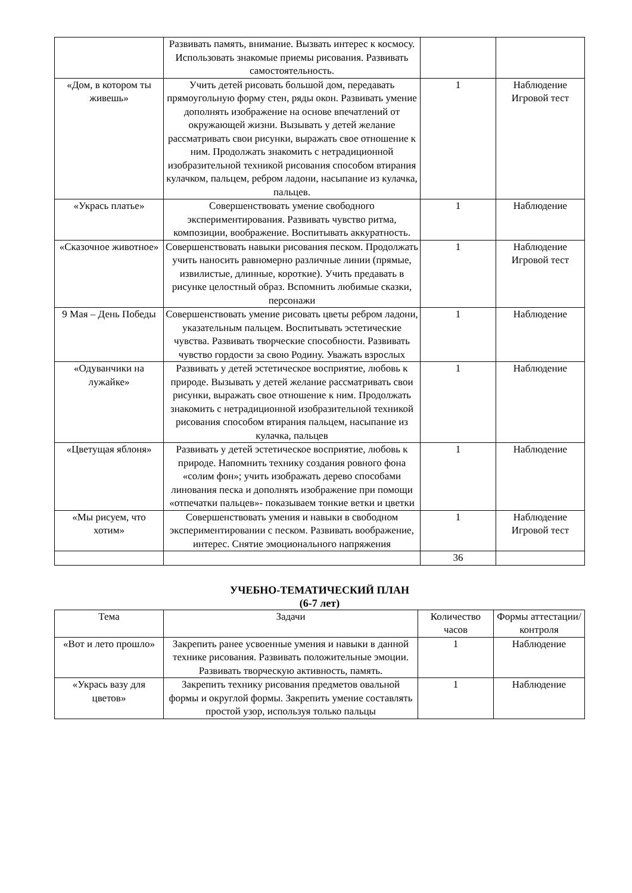| | Развивать память, внимание. Вызвать интерес к космосу. Использовать знакомые приемы рисования. Развивать самостоятельность. | | |
| «Дом, в котором ты живешь» | Учить детей рисовать большой дом, передавать прямоугольную форму стен, ряды окон. Развивать умение дополнять изображение на основе впечатлений от окружающей жизни. Вызывать у детей желание рассматривать свои рисунки, выражать свое отношение к ним. Продолжать знакомить с нетрадиционной изобразительной техникой рисования способом втирания кулачком, пальцем, ребром ладони, насыпание из кулачка, пальцев. | 1 | Наблюдение Игровой тест |
| «Укрась платье» | Совершенствовать умение свободного экспериментирования. Развивать чувство ритма, композиции, воображение. Воспитывать аккуратность. | 1 | Наблюдение |
| «Сказочное животное» | Совершенствовать навыки рисования песком. Продолжать учить наносить равномерно различные линии (прямые, извилистые, длинные, короткие). Учить предавать в рисунке целостный образ. Вспомнить любимые сказки, персонажи | 1 | Наблюдение Игровой тест |
| 9 Мая – День Победы | Совершенствовать умение рисовать цветы ребром ладони, указательным пальцем. Воспитывать эстетические чувства. Развивать творческие способности. Развивать чувство гордости за свою Родину. Уважать взрослых | 1 | Наблюдение |
| «Одуванчики на лужайке» | Развивать у детей эстетическое восприятие, любовь к природе. Вызывать у детей желание рассматривать свои рисунки, выражать свое отношение к ним. Продолжать знакомить с нетрадиционной изобразительной техникой рисования способом втирания пальцем, насыпание из кулачка, пальцев | 1 | Наблюдение |
| «Цветущая яблоня» | Развивать у детей эстетическое восприятие, любовь к природе. Напомнить технику создания ровного фона «солим фон»; учить изображать дерево способами линования песка и дополнять изображение при помощи «отпечатки пальцев»- показываем тонкие ветки и цветки | 1 | Наблюдение |
| «Мы рисуем, что хотим» | Совершенствовать умения и навыки в свободном экспериментировании с песком. Развивать воображение, интерес. Снятие эмоционального напряжения | 1 | Наблюдение Игровой тест |
| | | 36 | |
УЧЕБНО-ТЕМАТИЧЕСКИЙ ПЛАН
(6-7 лет)
| Тема | Задачи | Количество часов | Формы аттестации/ контроля |
| --- | --- | --- | --- |
| «Вот и лето прошло» | Закрепить ранее усвоенные умения и навыки в данной технике рисования. Развивать положительные эмоции. Развивать творческую активность, память. | 1 | Наблюдение |
| «Укрась вазу для цветов» | Закрепить технику рисования предметов овальной формы и округлой формы. Закрепить умение составлять простой узор, используя только пальцы | 1 | Наблюдение |